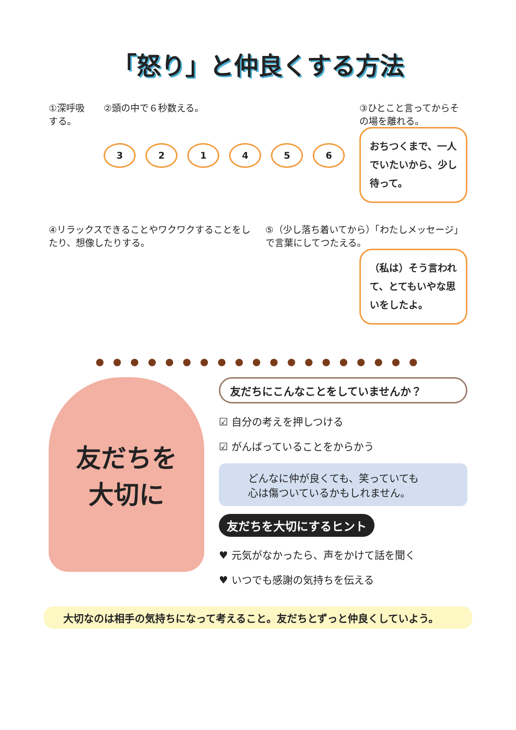「怒り」と仲良くする方法
①深呼吸する。 ②頭の中で６秒数える。
321456
③ひとこと言ってからその場を離れる。
おちつくまで、一人でいたいから、少し待って。
④リラックスできることやワクワクすることをしたり、想像したりする。
⑤（少し落ち着いてから）「わたしメッセージ」で言葉にしてつたえる。
（私は）そう言われて、とてもいやな思いをしたよ。
● ● ● ● ● ● ● ● ● ● ● ● ● ● ● ● ● ● ●
友だちを
大切に
友だちにこんなことをしていませんか？
☑ 自分の考えを押しつける
☑ がんばっていることをからかう
どんなに仲が良くても、笑っていても
心は傷ついているかもしれません。
友だちを大切にするヒント
♥ 元気がなかったら、声をかけて話を聞く
♥ いつでも感謝の気持ちを伝える
大切なのは相手の気持ちになって考えること。友だちとずっと仲良くしていよう。